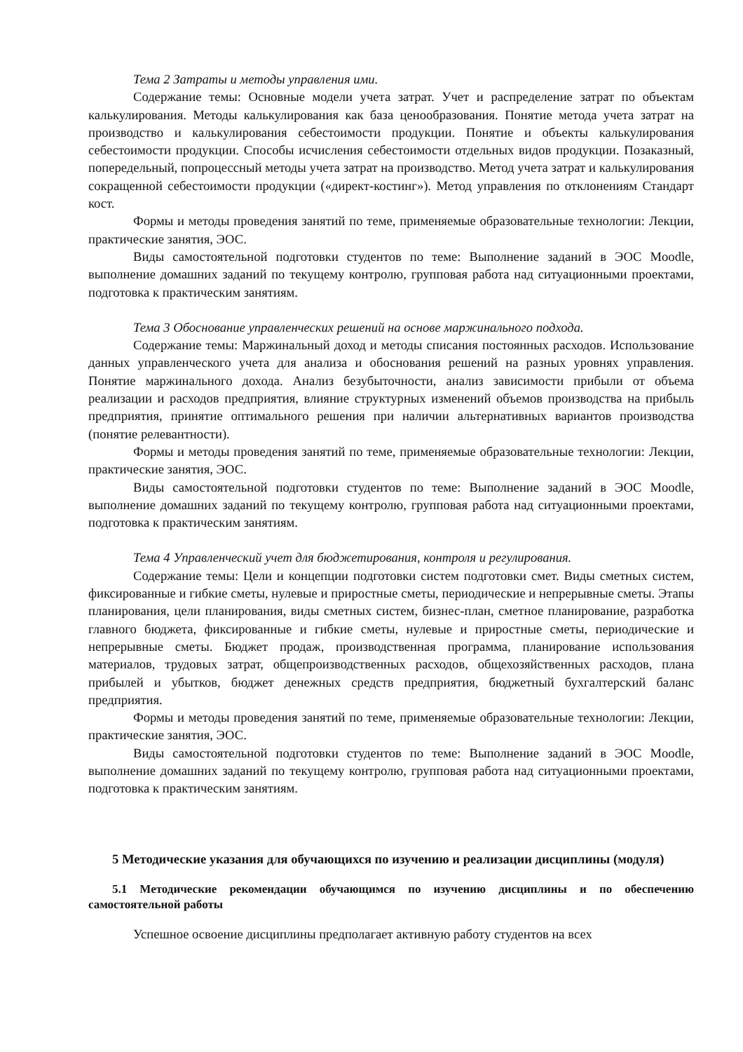Тема 2 Затраты и методы управления ими.
Содержание темы: Основные модели учета затрат. Учет и распределение затрат по объектам калькулирования. Методы калькулирования как база ценообразования. Понятие метода учета затрат на производство и калькулирования себестоимости продукции. Понятие и объекты калькулирования себестоимости продукции. Способы исчисления себестоимости отдельных видов продукции. Позаказный, попередельный, попроцессный методы учета затрат на производство. Метод учета затрат и калькулирования сокращенной себестоимости продукции («директ-костинг»). Метод управления по отклонениям Стандарт кост.
Формы и методы проведения занятий по теме, применяемые образовательные технологии: Лекции, практические занятия, ЭОС.
Виды самостоятельной подготовки студентов по теме: Выполнение заданий в ЭОС Moodle, выполнение домашних заданий по текущему контролю, групповая работа над ситуационными проектами, подготовка к практическим занятиям.
Тема 3 Обоснование управленческих решений на основе маржинального подхода.
Содержание темы: Маржинальный доход и методы списания постоянных расходов. Использование данных управленческого учета для анализа и обоснования решений на разных уровнях управления. Понятие маржинального дохода. Анализ безубыточности, анализ зависимости прибыли от объема реализации и расходов предприятия, влияние структурных изменений объемов производства на прибыль предприятия, принятие оптимального решения при наличии альтернативных вариантов производства (понятие релевантности).
Формы и методы проведения занятий по теме, применяемые образовательные технологии: Лекции, практические занятия, ЭОС.
Виды самостоятельной подготовки студентов по теме: Выполнение заданий в ЭОС Moodle, выполнение домашних заданий по текущему контролю, групповая работа над ситуационными проектами, подготовка к практическим занятиям.
Тема 4 Управленческий учет для бюджетирования, контроля и регулирования.
Содержание темы: Цели и концепции подготовки систем подготовки смет. Виды сметных систем, фиксированные и гибкие сметы, нулевые и приростные сметы, периодические и непрерывные сметы. Этапы планирования, цели планирования, виды сметных систем, бизнес-план, сметное планирование, разработка главного бюджета, фиксированные и гибкие сметы, нулевые и приростные сметы, периодические и непрерывные сметы. Бюджет продаж, производственная программа, планирование использования материалов, трудовых затрат, общепроизводственных расходов, общехозяйственных расходов, плана прибылей и убытков, бюджет денежных средств предприятия, бюджетный бухгалтерский баланс предприятия.
Формы и методы проведения занятий по теме, применяемые образовательные технологии: Лекции, практические занятия, ЭОС.
Виды самостоятельной подготовки студентов по теме: Выполнение заданий в ЭОС Moodle, выполнение домашних заданий по текущему контролю, групповая работа над ситуационными проектами, подготовка к практическим занятиям.
5 Методические указания для обучающихся по изучению и реализации дисциплины (модуля)
5.1 Методические рекомендации обучающимся по изучению дисциплины и по обеспечению самостоятельной работы
Успешное освоение дисциплины предполагает активную работу студентов на всех